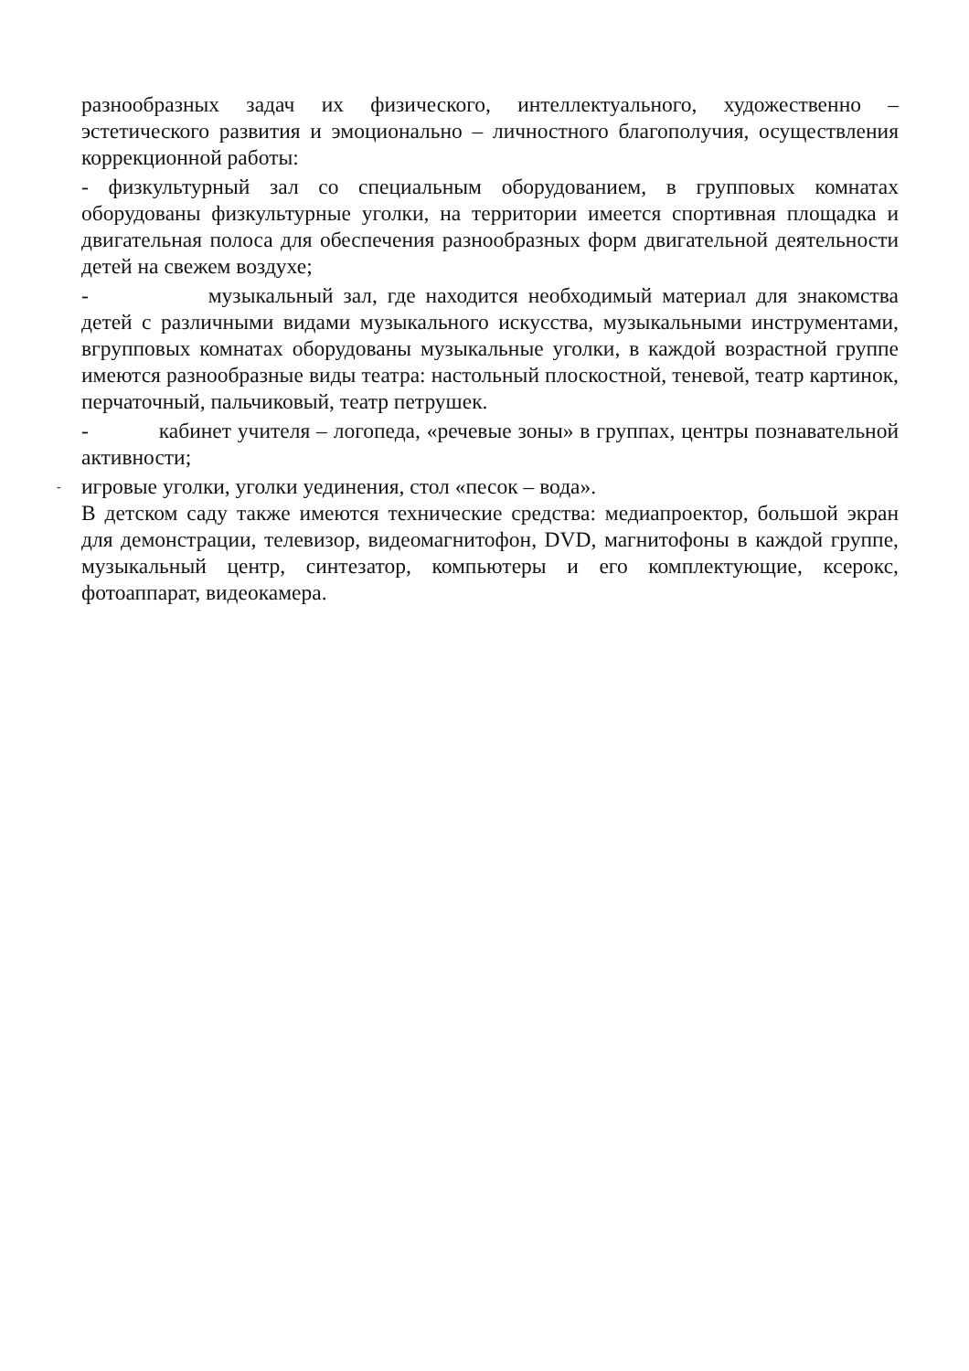разнообразных задач их физического, интеллектуального, художественно – эстетического развития и эмоционально – личностного благополучия, осуществления коррекционной работы:
- физкультурный зал со специальным оборудованием, в групповых комнатах оборудованы физкультурные уголки, на территории имеется спортивная площадка и двигательная полоса для обеспечения разнообразных форм двигательной деятельности детей на свежем воздухе;
- музыкальный зал, где находится необходимый материал для знакомства детей с различными видами музыкального искусства, музыкальными инструментами, вгрупповых комнатах оборудованы музыкальные уголки, в каждой возрастной группе имеются разнообразные виды театра: настольный плоскостной, теневой, театр картинок, перчаточный, пальчиковый, театр петрушек.
- кабинет учителя – логопеда, «речевые зоны» в группах, центры познавательной активности;
- игровые уголки, уголки уединения, стол «песок – вода».
В детском саду также имеются технические средства: медиапроектор, большой экран для демонстрации, телевизор, видеомагнитофон, DVD, магнитофоны в каждой группе, музыкальный центр, синтезатор, компьютеры и его комплектующие, ксерокс, фотоаппарат, видеокамера.